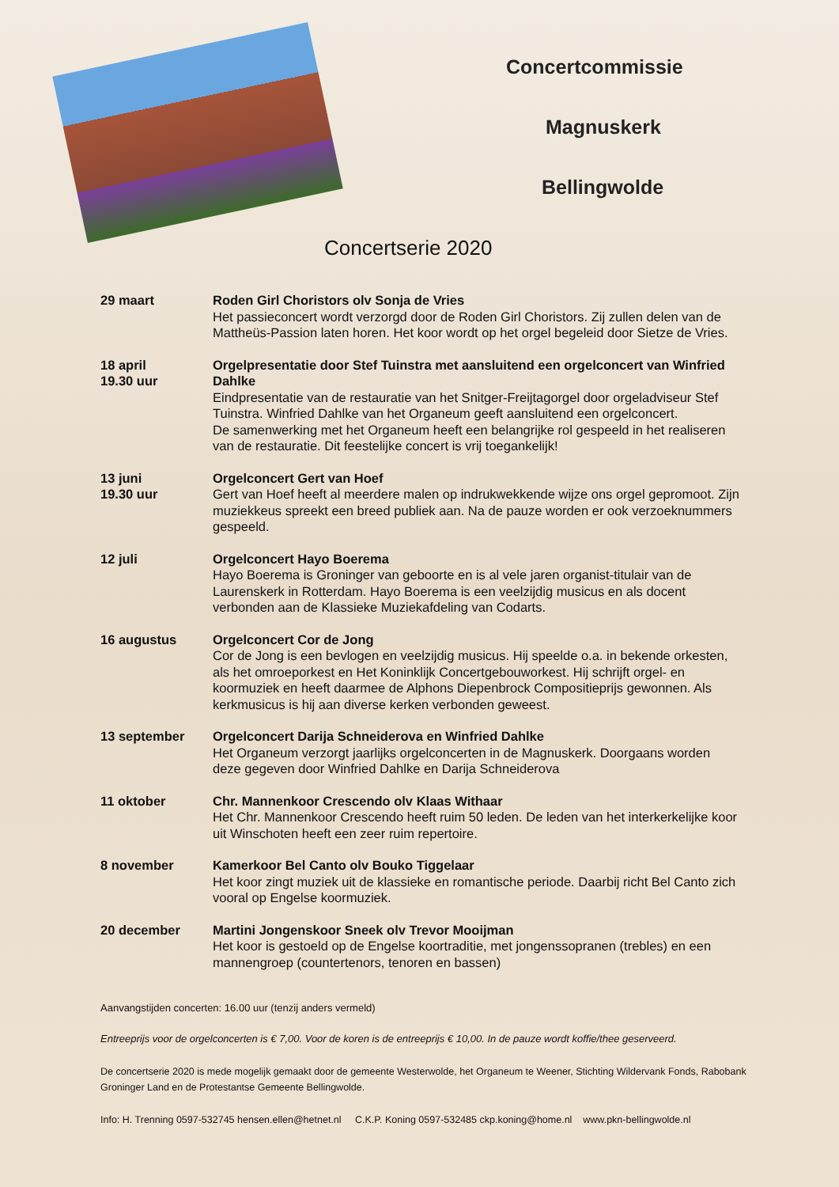Concertcommissie
Magnuskerk
Bellingwolde
Concertserie 2020
29 maart Roden Girl Choristors olv Sonja de Vries
Het passieconcert wordt verzorgd door de Roden Girl Choristors. Zij zullen delen van de Mattheüs-Passion laten horen. Het koor wordt op het orgel begeleid door Sietze de Vries.
18 april
19.30 uur
Orgelpresentatie door Stef Tuinstra met aansluitend een orgelconcert van Winfried Dahlke
Eindpresentatie van de restauratie van het Snitger-Freijtagorgel door orgeladviseur Stef Tuinstra. Winfried Dahlke van het Organeum geeft aansluitend een orgelconcert.
De samenwerking met het Organeum heeft een belangrijke rol gespeeld in het realiseren van de restauratie. Dit feestelijke concert is vrij toegankelijk!
13 juni
19.30 uur
Orgelconcert Gert van Hoef
Gert van Hoef heeft al meerdere malen op indrukwekkende wijze ons orgel gepromoot. Zijn muziekkeus spreekt een breed publiek aan. Na de pauze worden er ook verzoeknummers gespeeld.
12 juli Orgelconcert Hayo Boerema
Hayo Boerema is Groninger van geboorte en is al vele jaren organist-titulair van de Laurenskerk in Rotterdam. Hayo Boerema is een veelzijdig musicus en als docent verbonden aan de Klassieke Muziekafdeling van Codarts.
16 augustus Orgelconcert Cor de Jong
Cor de Jong is een bevlogen en veelzijdig musicus. Hij speelde o.a. in bekende orkesten, als het omroeporkest en Het Koninklijk Concertgebouworkest. Hij schrijft orgel- en koormuziek en heeft daarmee de Alphons Diepenbrock Compositieprijs gewonnen. Als kerkmusicus is hij aan diverse kerken verbonden geweest.
13 september Orgelconcert Darija Schneiderova en Winfried Dahlke
Het Organeum verzorgt jaarlijks orgelconcerten in de Magnuskerk. Doorgaans worden deze gegeven door Winfried Dahlke en Darija Schneiderova
11 oktober Chr. Mannenkoor Crescendo olv Klaas Withaar
Het Chr. Mannenkoor Crescendo heeft ruim 50 leden. De leden van het interkerkelijke koor uit Winschoten heeft een zeer ruim repertoire.
8 november Kamerkoor Bel Canto olv Bouko Tiggelaar
Het koor zingt muziek uit de klassieke en romantische periode. Daarbij richt Bel Canto zich vooral op Engelse koormuziek.
20 december Martini Jongenskoor Sneek olv Trevor Mooijman
Het koor is gestoeld op de Engelse koortraditie, met jongenssopranen (trebles) en een mannengroep (countertenors, tenoren en bassen)
Aanvangstijden concerten: 16.00 uur (tenzij anders vermeld)
Entreeprijs voor de orgelconcerten is € 7,00. Voor de koren is de entreeprijs € 10,00. In de pauze wordt koffie/thee geserveerd.
De concertserie 2020 is mede mogelijk gemaakt door de gemeente Westerwolde, het Organeum te Weener, Stichting Wildervank Fonds, Rabobank Groninger Land en de Protestantse Gemeente Bellingwolde.
Info: H. Trenning 0597-532745 hensen.ellen@hetnet.nl C.K.P. Koning 0597-532485 ckp.koning@home.nl www.pkn-bellingwolde.nl